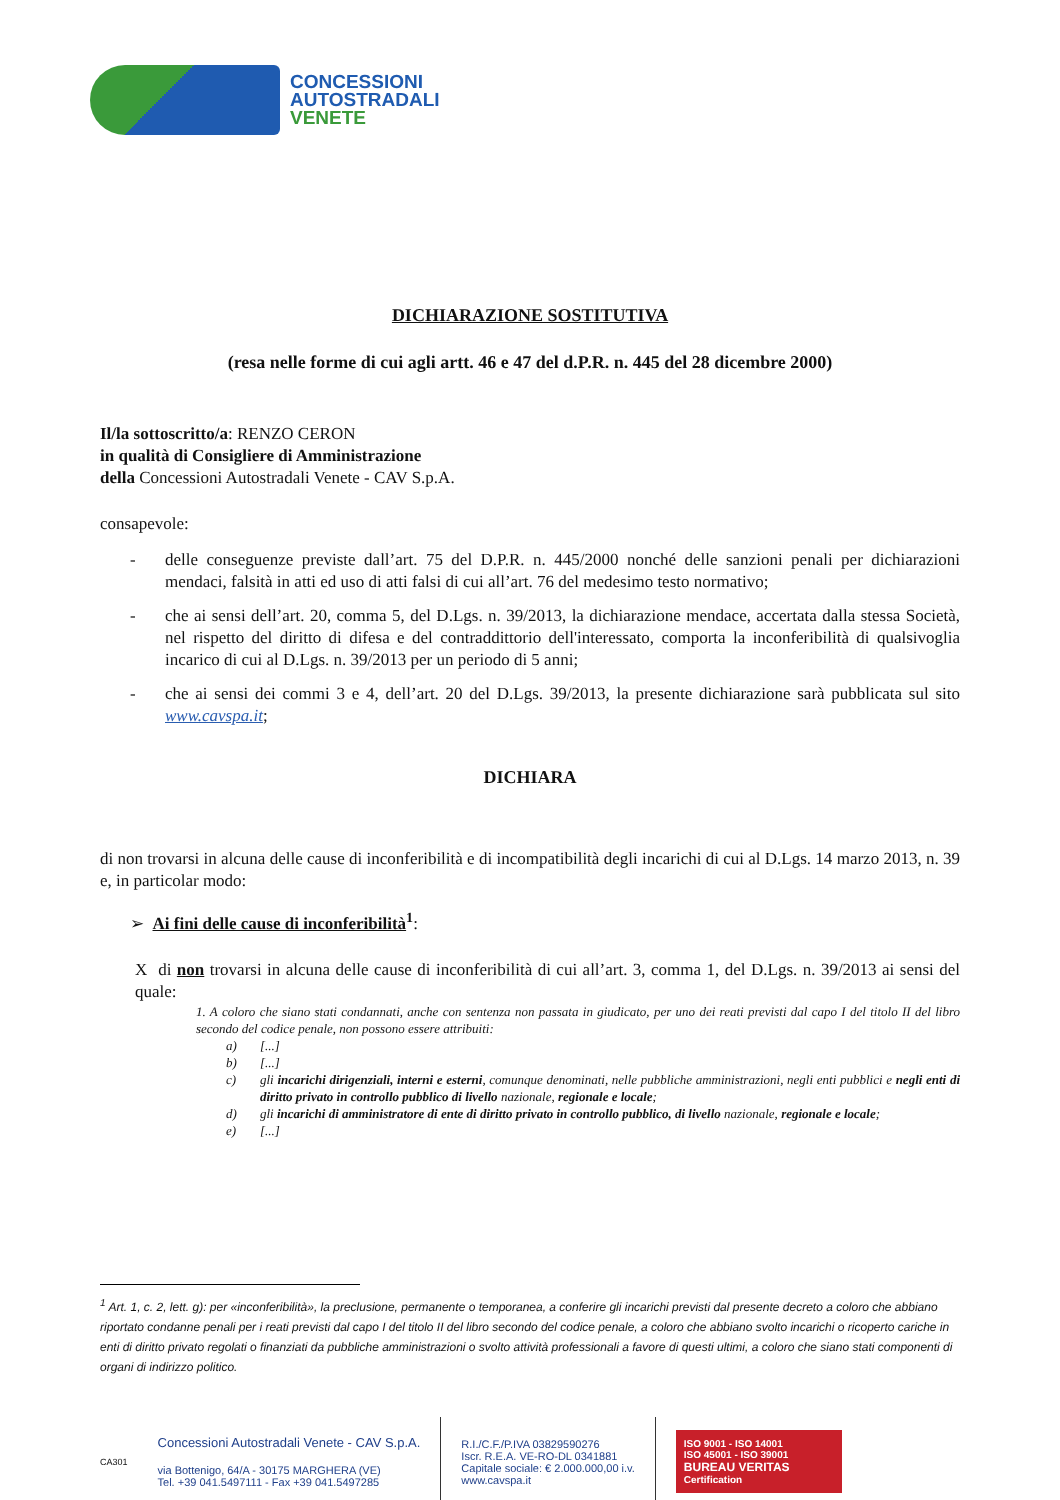CONCESSIONI
AUTOSTRADALI
VENETE
DICHIARAZIONE SOSTITUTIVA
(resa nelle forme di cui agli artt. 46 e 47 del d.P.R. n. 445 del 28 dicembre 2000)
Il/la sottoscritto/a: RENZO CERON
in qualità di Consigliere di Amministrazione
della Concessioni Autostradali Venete - CAV S.p.A.
consapevole:
- delle conseguenze previste dall’art. 75 del D.P.R. n. 445/2000 nonché delle sanzioni penali per dichiarazioni mendaci, falsità in atti ed uso di atti falsi di cui all’art. 76 del medesimo testo normativo;
- che ai sensi dell’art. 20, comma 5, del D.Lgs. n. 39/2013, la dichiarazione mendace, accertata dalla stessa Società, nel rispetto del diritto di difesa e del contraddittorio dell'interessato, comporta la inconferibilità di qualsivoglia incarico di cui al D.Lgs. n. 39/2013 per un periodo di 5 anni;
- che ai sensi dei commi 3 e 4, dell’art. 20 del D.Lgs. 39/2013, la presente dichiarazione sarà pubblicata sul sito www.cavspa.it;
DICHIARA
di non trovarsi in alcuna delle cause di inconferibilità e di incompatibilità degli incarichi di cui al D.Lgs. 14 marzo 2013, n. 39 e, in particolar modo:
➢ Ai fini delle cause di inconferibilità<sup>1</sup>:
X di non trovarsi in alcuna delle cause di inconferibilità di cui all’art. 3, comma 1, del D.Lgs. n. 39/2013 ai sensi del quale:
1. A coloro che siano stati condannati, anche con sentenza non passata in giudicato, per uno dei reati previsti dal capo I del titolo II del libro secondo del codice penale, non possono essere attribuiti:
a) [...]
b) [...]
c)
gli incarichi dirigenziali, interni e esterni, comunque denominati, nelle pubbliche amministrazioni, negli enti pubblici e negli enti di diritto privato in controllo pubblico di livello nazionale, regionale e locale;
d)
gli incarichi di amministratore di ente di diritto privato in controllo pubblico, di livello nazionale, regionale e locale;
e) [...]
<sup>1</sup> Art. 1, c. 2, lett. g): per «inconferibilità», la preclusione, permanente o temporanea, a conferire gli incarichi previsti dal presente decreto a coloro che abbiano riportato condanne penali per i reati previsti dal capo I del titolo II del libro secondo del codice penale, a coloro che abbiano svolto incarichi o ricoperto cariche in enti di diritto privato regolati o finanziati da pubbliche amministrazioni o svolto attività professionali a favore di questi ultimi, a coloro che siano stati componenti di organi di indirizzo politico.
CA301
Concessioni Autostradali Venete - CAV S.p.A.
via Bottenigo, 64/A - 30175 MARGHERA (VE)
Tel. +39 041.5497111 - Fax +39 041.5497285
R.I./C.F./P.IVA 03829590276
Iscr. R.E.A. VE-RO-DL 0341881
Capitale sociale: € 2.000.000,00 i.v.
www.cavspa.it
ISO 9001 - ISO 14001
ISO 45001 - ISO 39001
BUREAU VERITAS
Certification